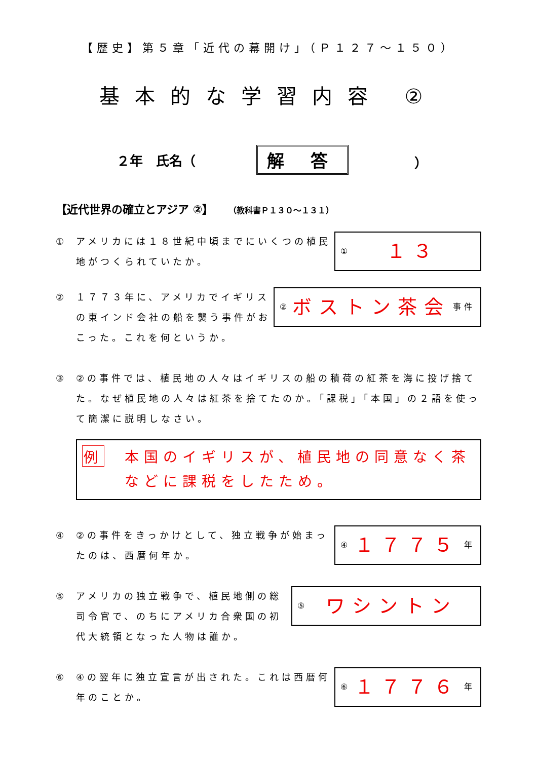【歴史】第５章「近代の幕開け」（Ｐ１２７～１５０）
基本的な学習内容 ②
２年　氏名（ 解 答 ）
【近代世界の確立とアジア ②】 （教科書Ｐ１３０～１３１）
① アメリカには１８世紀中頃までにいくつの植民地がつくられていたか。
① １３
② １７７３年に、アメリカでイギリスの東インド会社の船を襲う事件がおこった。これを何というか。
② ボストン茶会 事件
③ ②の事件では、植民地の人々はイギリスの船の積荷の紅茶を海に投げ捨てた。なぜ植民地の人々は紅茶を捨てたのか。「課税」「本国」の２語を使って簡潔に説明しなさい。
例 本国のイギリスが、植民地の同意なく茶などに課税をしたため。
④ ②の事件をきっかけとして、独立戦争が始まったのは、西暦何年か。
④ １７７５ 年
⑤ アメリカの独立戦争で、植民地側の総司令官で、のちにアメリカ合衆国の初代大統領となった人物は誰か。
⑤ ワシントン
⑥ ④の翌年に独立宣言が出された。これは西暦何年のことか。
⑥ １７７６ 年